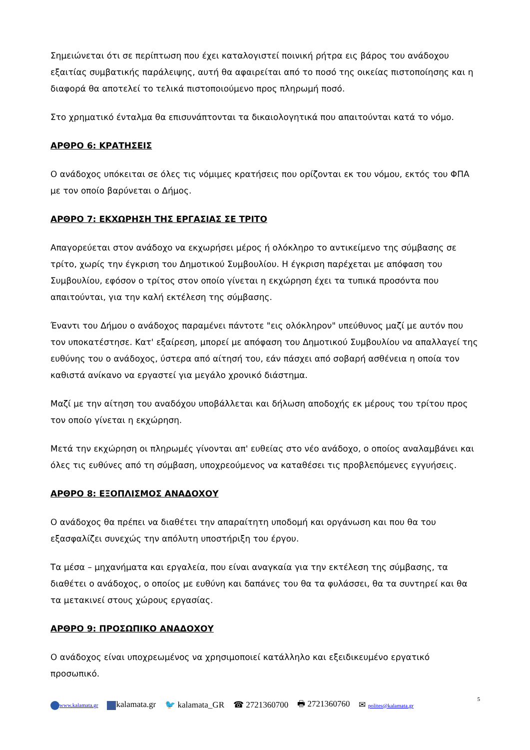Σημειώνεται ότι σε περίπτωση που έχει καταλογιστεί ποινική ρήτρα εις βάρος του ανάδοχου εξαιτίας συμβατικής παράλειψης, αυτή θα αφαιρείται από το ποσό της οικείας πιστοποίησης και η διαφορά θα αποτελεί το τελικά πιστοποιούμενο προς πληρωμή ποσό.
Στο χρηματικό ένταλμα θα επισυνάπτονται τα δικαιολογητικά που απαιτούνται κατά το νόμο.
ΑΡΘΡΟ 6: ΚΡΑΤΗΣΕΙΣ
Ο ανάδοχος υπόκειται σε όλες τις νόμιμες κρατήσεις που ορίζονται εκ του νόμου, εκτός του ΦΠΑ με τον οποίο βαρύνεται ο Δήμος.
ΑΡΘΡΟ 7: ΕΚΧΩΡΗΣΗ ΤΗΣ ΕΡΓΑΣΙΑΣ ΣΕ ΤΡΙΤΟ
Απαγορεύεται στον ανάδοχο να εκχωρήσει μέρος ή ολόκληρο το αντικείμενο της σύμβασης σε τρίτο, χωρίς την έγκριση του Δημοτικού Συμβουλίου. Η έγκριση παρέχεται με απόφαση του Συμβουλίου, εφόσον ο τρίτος στον οποίο γίνεται η εκχώρηση έχει τα τυπικά προσόντα που απαιτούνται, για την καλή εκτέλεση της σύμβασης.
Έναντι του Δήμου ο ανάδοχος παραμένει πάντοτε "εις ολόκληρον" υπεύθυνος μαζί με αυτόν που τον υποκατέστησε. Κατ' εξαίρεση, μπορεί με απόφαση του Δημοτικού Συμβουλίου να απαλλαγεί της ευθύνης του ο ανάδοχος, ύστερα από αίτησή του, εάν πάσχει από σοβαρή ασθένεια η οποία τον καθιστά ανίκανο να εργαστεί για μεγάλο χρονικό διάστημα.
Μαζί με την αίτηση του αναδόχου υποβάλλεται και δήλωση αποδοχής εκ μέρους του τρίτου προς τον οποίο γίνεται η εκχώρηση.
Μετά την εκχώρηση οι πληρωμές γίνονται απ' ευθείας στο νέο ανάδοχο, ο οποίος αναλαμβάνει και όλες τις ευθύνες από τη σύμβαση, υποχρεούμενος να καταθέσει τις προβλεπόμενες εγγυήσεις.
ΑΡΘΡΟ 8: ΕΞΟΠΛΙΣΜΟΣ ΑΝΑΔΟΧΟΥ
Ο ανάδοχος θα πρέπει να διαθέτει την απαραίτητη υποδομή και οργάνωση και που θα του εξασφαλίζει συνεχώς την απόλυτη υποστήριξη του έργου.
Τα μέσα – μηχανήματα και εργαλεία, που είναι αναγκαία για την εκτέλεση της σύμβασης, τα διαθέτει ο ανάδοχος, ο οποίος με ευθύνη και δαπάνες του θα τα φυλάσσει, θα τα συντηρεί και θα τα μετακινεί στους χώρους εργασίας.
ΑΡΘΡΟ 9: ΠΡΟΣΩΠΙΚΟ ΑΝΑΔΟΧΟΥ
Ο ανάδοχος είναι υποχρεωμένος να χρησιμοποιεί κατάλληλο και εξειδικευμένο εργατικό προσωπικό.
www.kalamata.gr kalamata.gr 🐦 kalamata_GR ☎ 2721360700 🖶 2721360760 ✉ polites@kalamata.gr
5